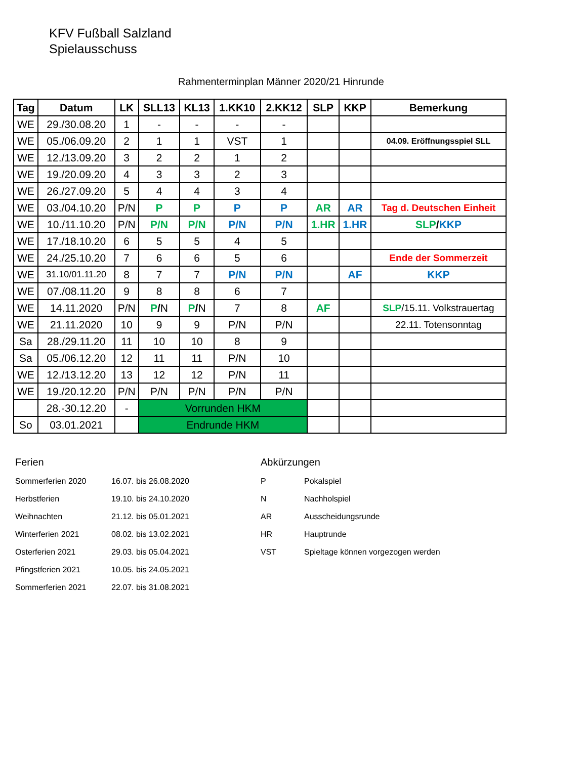KFV Fußball Salzland
Spielausschuss
Rahmenterminplan Männer 2020/21 Hinrunde
| Tag | Datum | LK | SLL13 | KL13 | 1.KK10 | 2.KK12 | SLP | KKP | Bemerkung |
| --- | --- | --- | --- | --- | --- | --- | --- | --- | --- |
| WE | 29./30.08.20 | 1 | - | - | - | - | | | |
| WE | 05./06.09.20 | 2 | 1 | 1 | VST | 1 | | | 04.09. Eröffnungsspiel SLL |
| WE | 12./13.09.20 | 3 | 2 | 2 | 1 | 2 | | | |
| WE | 19./20.09.20 | 4 | 3 | 3 | 2 | 3 | | | |
| WE | 26./27.09.20 | 5 | 4 | 4 | 3 | 4 | | | |
| WE | 03./04.10.20 | P/N | P | P | P | P | AR | AR | Tag d. Deutschen Einheit |
| WE | 10./11.10.20 | P/N | P/N | P/N | P/N | P/N | 1.HR | 1.HR | SLP / KKP |
| WE | 17./18.10.20 | 6 | 5 | 5 | 4 | 5 | | | |
| WE | 24./25.10.20 | 7 | 6 | 6 | 5 | 6 | | | Ende der Sommerzeit |
| WE | 31.10/01.11.20 | 8 | 7 | 7 | P/N | P/N | | AF | KKP |
| WE | 07./08.11.20 | 9 | 8 | 8 | 6 | 7 | | | |
| WE | 14.11.2020 | P/N | P / N | P / N | 7 | 8 | AF | | SLP /15.11. Volkstrauertag |
| WE | 21.11.2020 | 10 | 9 | 9 | P/N | P/N | | | 22.11. Totensonntag |
| Sa | 28./29.11.20 | 11 | 10 | 10 | 8 | 9 | | | |
| Sa | 05./06.12.20 | 12 | 11 | 11 | P/N | 10 | | | |
| WE | 12./13.12.20 | 13 | 12 | 12 | P/N | 11 | | | |
| WE | 19./20.12.20 | P/N | P/N | P/N | P/N | P/N | | | |
| | 28.-30.12.20 | - | Vorrunden HKM | | | | | | |
| So | 03.01.2021 | | Endrunde HKM | | | | | | |
Ferien
| Sommerferien 2020 | 16.07. bis 26.08.2020 |
| Herbstferien | 19.10. bis 24.10.2020 |
| Weihnachten | 21.12. bis 05.01.2021 |
| Winterferien 2021 | 08.02. bis 13.02.2021 |
| Osterferien 2021 | 29.03. bis 05.04.2021 |
| Pfingstferien 2021 | 10.05. bis 24.05.2021 |
| Sommerferien 2021 | 22.07. bis 31.08.2021 |
Abkürzungen
| P | Pokalspiel |
| N | Nachholspiel |
| AR | Ausscheidungsrunde |
| HR | Hauptrunde |
| VST | Spieltage können vorgezogen werden |